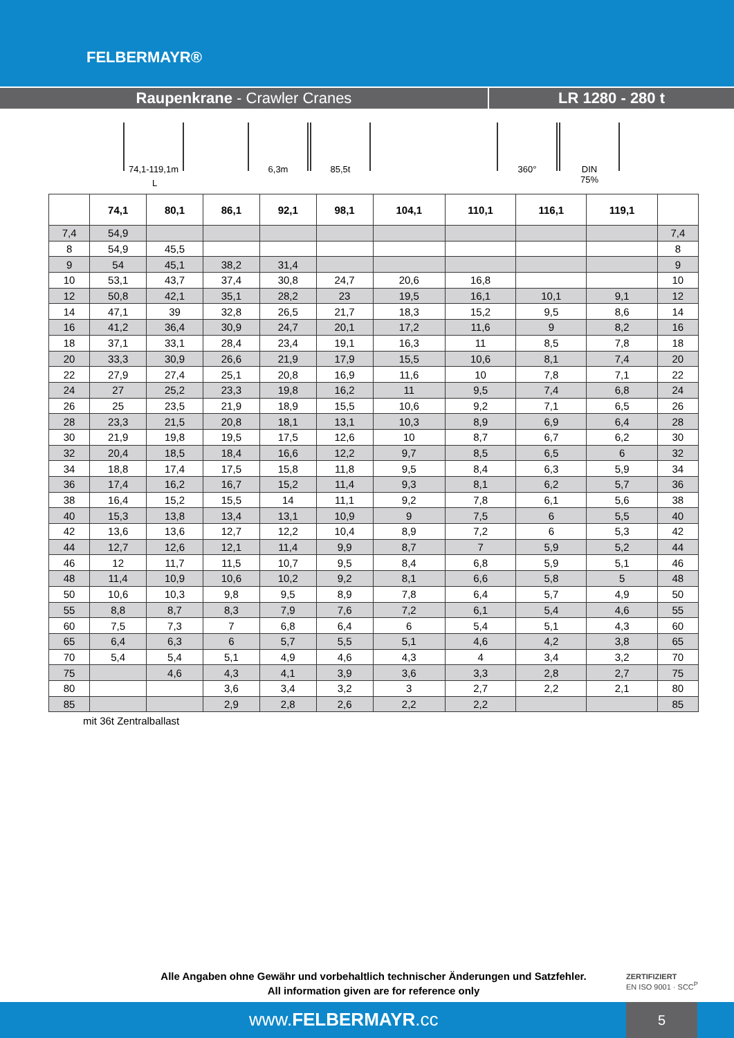FELBERMAYR®
Raupenkrane - Crawler Cranes LR 1280 - 280 t
74,1-119,1m 6,3m 85,5t 360° DIN
75%
L
| | 74,1 | 80,1 | 86,1 | 92,1 | 98,1 | 104,1 | 110,1 | 116,1 | 119,1 | |
| --- | --- | --- | --- | --- | --- | --- | --- | --- | --- | --- |
| 7,4 | 54,9 | | | | | | | | | 7,4 |
| 8 | 54,9 | 45,5 | | | | | | | | 8 |
| 9 | 54 | 45,1 | 38,2 | 31,4 | | | | | | 9 |
| 10 | 53,1 | 43,7 | 37,4 | 30,8 | 24,7 | 20,6 | 16,8 | | | 10 |
| 12 | 50,8 | 42,1 | 35,1 | 28,2 | 23 | 19,5 | 16,1 | 10,1 | 9,1 | 12 |
| 14 | 47,1 | 39 | 32,8 | 26,5 | 21,7 | 18,3 | 15,2 | 9,5 | 8,6 | 14 |
| 16 | 41,2 | 36,4 | 30,9 | 24,7 | 20,1 | 17,2 | 11,6 | 9 | 8,2 | 16 |
| 18 | 37,1 | 33,1 | 28,4 | 23,4 | 19,1 | 16,3 | 11 | 8,5 | 7,8 | 18 |
| 20 | 33,3 | 30,9 | 26,6 | 21,9 | 17,9 | 15,5 | 10,6 | 8,1 | 7,4 | 20 |
| 22 | 27,9 | 27,4 | 25,1 | 20,8 | 16,9 | 11,6 | 10 | 7,8 | 7,1 | 22 |
| 24 | 27 | 25,2 | 23,3 | 19,8 | 16,2 | 11 | 9,5 | 7,4 | 6,8 | 24 |
| 26 | 25 | 23,5 | 21,9 | 18,9 | 15,5 | 10,6 | 9,2 | 7,1 | 6,5 | 26 |
| 28 | 23,3 | 21,5 | 20,8 | 18,1 | 13,1 | 10,3 | 8,9 | 6,9 | 6,4 | 28 |
| 30 | 21,9 | 19,8 | 19,5 | 17,5 | 12,6 | 10 | 8,7 | 6,7 | 6,2 | 30 |
| 32 | 20,4 | 18,5 | 18,4 | 16,6 | 12,2 | 9,7 | 8,5 | 6,5 | 6 | 32 |
| 34 | 18,8 | 17,4 | 17,5 | 15,8 | 11,8 | 9,5 | 8,4 | 6,3 | 5,9 | 34 |
| 36 | 17,4 | 16,2 | 16,7 | 15,2 | 11,4 | 9,3 | 8,1 | 6,2 | 5,7 | 36 |
| 38 | 16,4 | 15,2 | 15,5 | 14 | 11,1 | 9,2 | 7,8 | 6,1 | 5,6 | 38 |
| 40 | 15,3 | 13,8 | 13,4 | 13,1 | 10,9 | 9 | 7,5 | 6 | 5,5 | 40 |
| 42 | 13,6 | 13,6 | 12,7 | 12,2 | 10,4 | 8,9 | 7,2 | 6 | 5,3 | 42 |
| 44 | 12,7 | 12,6 | 12,1 | 11,4 | 9,9 | 8,7 | 7 | 5,9 | 5,2 | 44 |
| 46 | 12 | 11,7 | 11,5 | 10,7 | 9,5 | 8,4 | 6,8 | 5,9 | 5,1 | 46 |
| 48 | 11,4 | 10,9 | 10,6 | 10,2 | 9,2 | 8,1 | 6,6 | 5,8 | 5 | 48 |
| 50 | 10,6 | 10,3 | 9,8 | 9,5 | 8,9 | 7,8 | 6,4 | 5,7 | 4,9 | 50 |
| 55 | 8,8 | 8,7 | 8,3 | 7,9 | 7,6 | 7,2 | 6,1 | 5,4 | 4,6 | 55 |
| 60 | 7,5 | 7,3 | 7 | 6,8 | 6,4 | 6 | 5,4 | 5,1 | 4,3 | 60 |
| 65 | 6,4 | 6,3 | 6 | 5,7 | 5,5 | 5,1 | 4,6 | 4,2 | 3,8 | 65 |
| 70 | 5,4 | 5,4 | 5,1 | 4,9 | 4,6 | 4,3 | 4 | 3,4 | 3,2 | 70 |
| 75 | | 4,6 | 4,3 | 4,1 | 3,9 | 3,6 | 3,3 | 2,8 | 2,7 | 75 |
| 80 | | | 3,6 | 3,4 | 3,2 | 3 | 2,7 | 2,2 | 2,1 | 80 |
| 85 | | | 2,9 | 2,8 | 2,6 | 2,2 | 2,2 | | | 85 |
mit 36t Zentralballast
Alle Angaben ohne Gewähr und vorbehaltlich technischer Änderungen und Satzfehler.
All information given are for reference only
ZERTIFIZIERT
EN ISO 9001 · SCC<sup>P</sup>
www.FELBERMAYR.cc
5